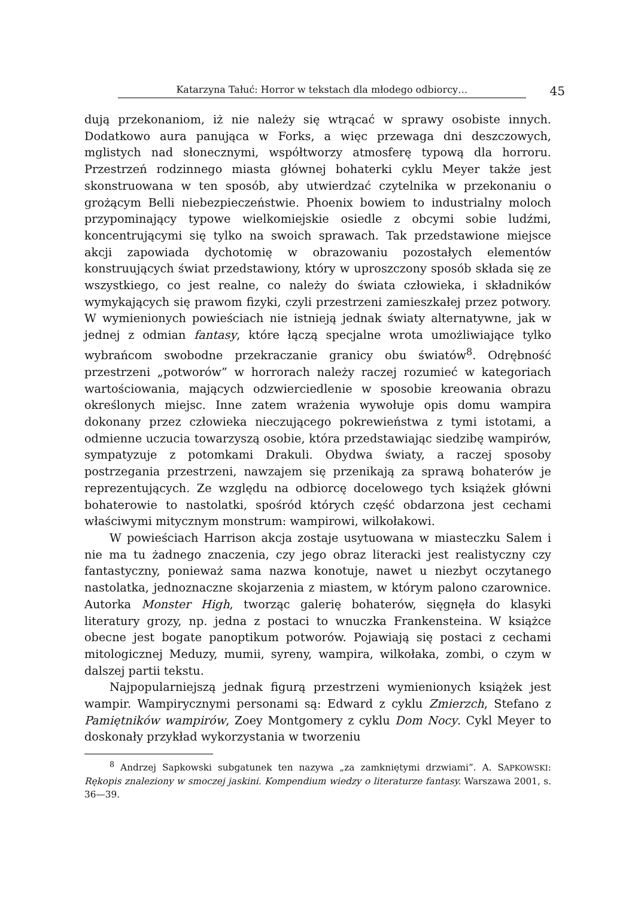Katarzyna Tałuć: Horror w tekstach dla młodego odbiorcy…
45
dują przekonaniom, iż nie należy się wtrącać w sprawy osobiste innych. Dodatkowo aura panująca w Forks, a więc przewaga dni deszczowych, mglistych nad słonecznymi, współtworzy atmosferę typową dla horroru. Przestrzeń rodzinnego miasta głównej bohaterki cyklu Meyer także jest skonstruowana w ten sposób, aby utwierdzać czytelnika w przekonaniu o grożącym Belli niebezpieczeństwie. Phoenix bowiem to industrialny moloch przypominający typowe wielkomiejskie osiedle z obcymi sobie ludźmi, koncentrującymi się tylko na swoich sprawach. Tak przedstawione miejsce akcji zapowiada dychotomię w obrazowaniu pozostałych elementów konstruujących świat przedstawiony, który w uproszczony sposób składa się ze wszystkiego, co jest realne, co należy do świata człowieka, i składników wymykających się prawom fizyki, czyli przestrzeni zamieszkałej przez potwory. W wymienionych powieściach nie istnieją jednak światy alternatywne, jak w jednej z odmian fantasy, które łączą specjalne wrota umożliwiające tylko wybrańcom swobodne przekraczanie granicy obu światów<sup>8</sup>. Odrębność przestrzeni „potworów” w horrorach należy raczej rozumieć w kategoriach wartościowania, mających odzwierciedlenie w sposobie kreowania obrazu określonych miejsc. Inne zatem wrażenia wywołuje opis domu wampira dokonany przez człowieka nieczującego pokrewieństwa z tymi istotami, a odmienne uczucia towarzyszą osobie, która przedstawiając siedzibę wampirów, sympatyzuje z potomkami Drakuli. Obydwa światy, a raczej sposoby postrzegania przestrzeni, nawzajem się przenikają za sprawą bohaterów je reprezentujących. Ze względu na odbiorcę docelowego tych książek główni bohaterowie to nastolatki, spośród których część obdarzona jest cechami właściwymi mitycznym monstrum: wampirowi, wilkołakowi.
W powieściach Harrison akcja zostaje usytuowana w miasteczku Salem i nie ma tu żadnego znaczenia, czy jego obraz literacki jest realistyczny czy fantastyczny, ponieważ sama nazwa konotuje, nawet u niezbyt oczytanego nastolatka, jednoznaczne skojarzenia z miastem, w którym palono czarownice. Autorka Monster High, tworząc galerię bohaterów, sięgnęła do klasyki literatury grozy, np. jedna z postaci to wnuczka Frankensteina. W książce obecne jest bogate panoptikum potworów. Pojawiają się postaci z cechami mitologicznej Meduzy, mumii, syreny, wampira, wilkołaka, zombi, o czym w dalszej partii tekstu.
Najpopularniejszą jednak figurą przestrzeni wymienionych książek jest wampir. Wampirycznymi personami są: Edward z cyklu Zmierzch, Stefano z Pamiętników wampirów, Zoey Montgomery z cyklu Dom Nocy. Cykl Meyer to doskonały przykład wykorzystania w tworzeniu
<sup>8</sup> Andrzej Sapkowski subgatunek ten nazywa „za zamkniętymi drzwiami”. A. SAPKOWSKI: Rękopis znaleziony w smoczej jaskini. Kompendium wiedzy o literaturze fantasy. Warszawa 2001, s. 36—39.